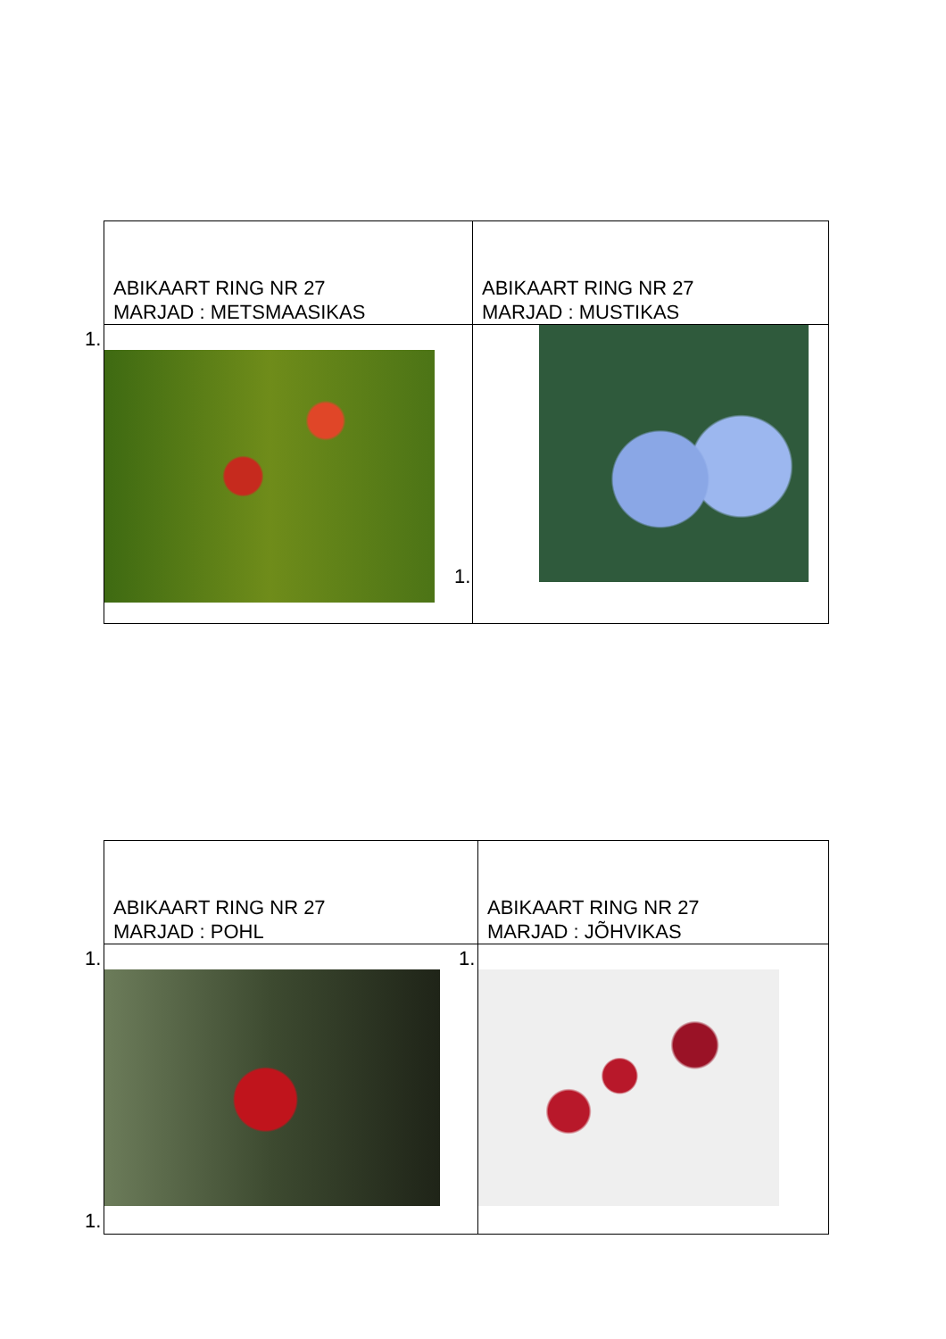| ABIKAART RING NR 27 MARJAD : METSMAASIKAS | ABIKAART RING NR 27 MARJAD : MUSTIKAS |
| 1. 1. | |
| ABIKAART RING NR 27 MARJAD : POHL | ABIKAART RING NR 27 MARJAD : JÕHVIKAS |
| 1. 1. | 1. |